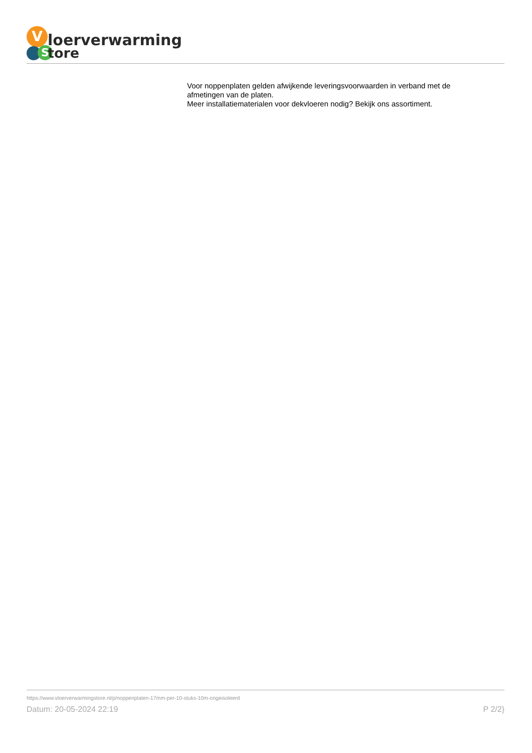V
S
loerverwarming
tore
Voor noppenplaten gelden afwijkende leveringsvoorwaarden in verband met de afmetingen van de platen.
Meer installatiematerialen voor dekvloeren nodig? Bekijk ons assortiment.
https://www.vloerverwarmingstore.nl/p/noppenplaten-17mm-per-10-stuks-10m-ongeisoleerd
Datum: 20-05-2024 22:19 P 2/2}